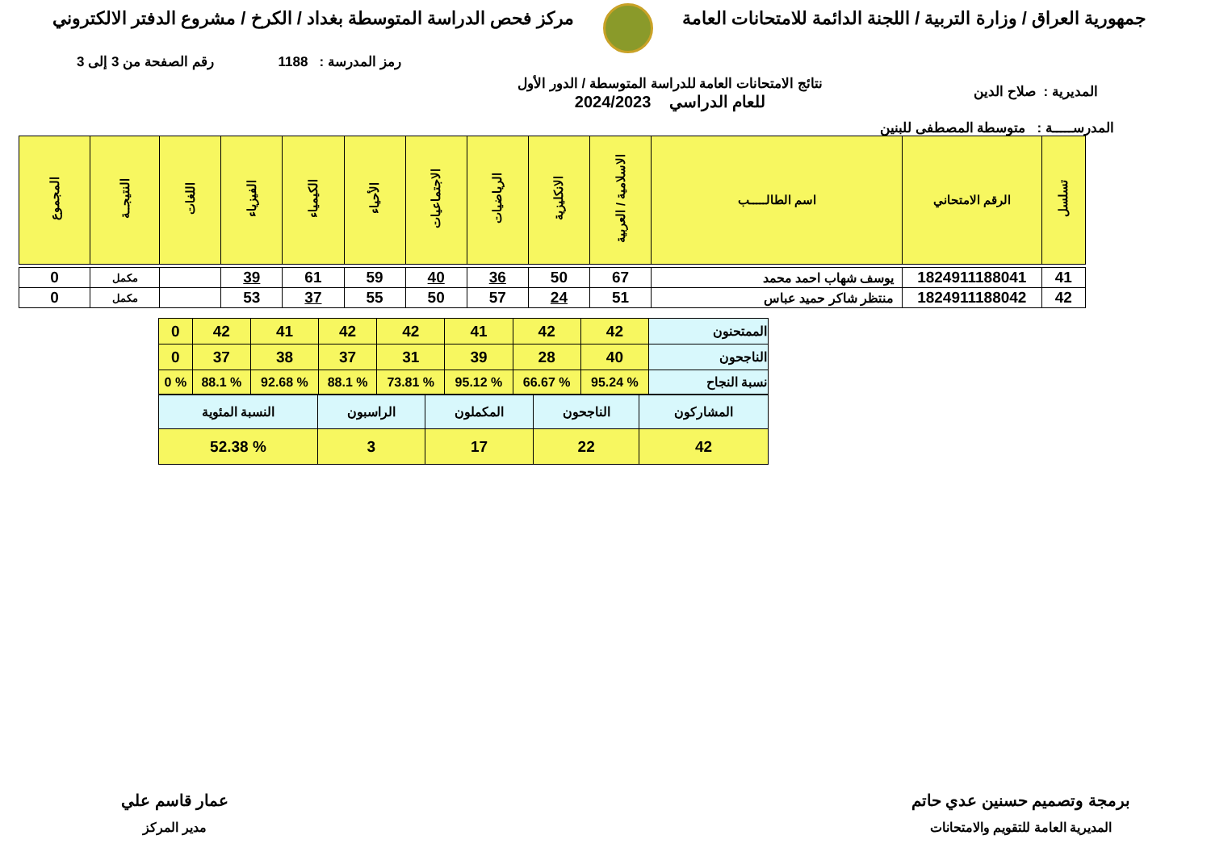جمهورية العراق / وزارة التربية / اللجنة الدائمة للامتحانات العامة
مركز فحص الدراسة المتوسطة بغداد / الكرخ / مشروع الدفتر الالكتروني
رمز المدرسة : 1188 رقم الصفحة من 3 إلى 3
المديرية : صلاح الدين
نتائج الامتحانات العامة للدراسة المتوسطة / الدور الأول
للعام الدراسي 2024/2023
المدرســـــة : متوسطة المصطفى للبنين
| تسلسل | الرقم الامتحاني | اسم الطالـــــب | الاسلامية / العربية | الانكليزية | الرياضيات | الاجتماعيات | الأحياء | الكيمياء | الفيزياء | اللغات | النتيجــة | المجموع |
| --- | --- | --- | --- | --- | --- | --- | --- | --- | --- | --- | --- | --- |
| 41 | 1824911188041 | يوسف شهاب احمد محمد | 67 | 50 | 36 | 40 | 59 | 61 | 39 | | مكمل | 0 |
| 42 | 1824911188042 | منتظر شاكر حميد عباس | 51 | 24 | 57 | 50 | 55 | 37 | 53 | | مكمل | 0 |
| الممتحنون | 42 | 42 | 41 | 42 | 42 | 41 | 42 | 0 |
| الناجحون | 40 | 28 | 39 | 31 | 37 | 38 | 37 | 0 |
| نسبة النجاح | % 95.24 | % 66.67 | % 95.12 | % 73.81 | % 88.1 | % 92.68 | % 88.1 | % 0 |
| المشاركون | الناجحون | المكملون | الراسبون | النسبة المئوية |
| 42 | 22 | 17 | 3 | % 52.38 |
برمجة وتصميم حسنين عدي حاتم
المديرية العامة للتقويم والامتحانات
عمار قاسم علي
مدير المركز